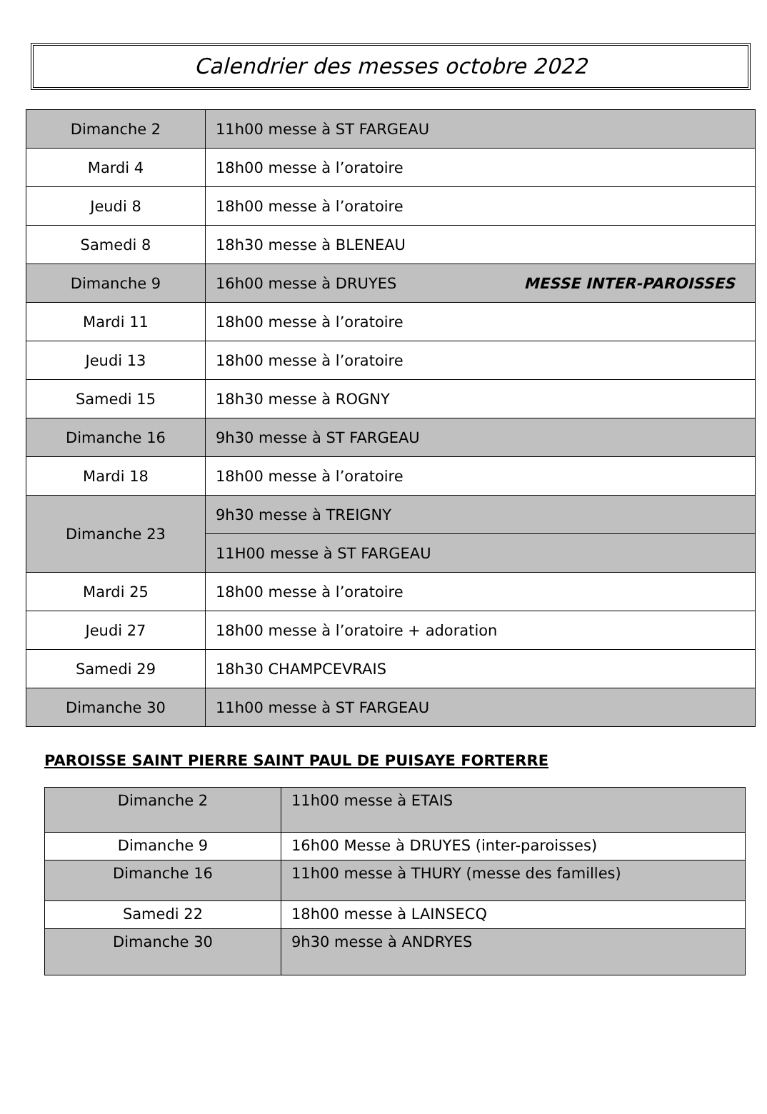Calendrier des messes octobre 2022
| Dimanche 2 | 11h00 messe à ST FARGEAU |
| Mardi 4 | 18h00 messe à l’oratoire |
| Jeudi 8 | 18h00 messe à l’oratoire |
| Samedi 8 | 18h30 messe à BLENEAU |
| Dimanche 9 | 16h00 messe à DRUYES MESSE INTER-PAROISSES |
| Mardi 11 | 18h00 messe à l’oratoire |
| Jeudi 13 | 18h00 messe à l’oratoire |
| Samedi 15 | 18h30 messe à ROGNY |
| Dimanche 16 | 9h30 messe à ST FARGEAU |
| Mardi 18 | 18h00 messe à l’oratoire |
| Dimanche 23 | 9h30 messe à TREIGNY |
| | 11H00 messe à ST FARGEAU |
| Mardi 25 | 18h00 messe à l’oratoire |
| Jeudi 27 | 18h00 messe à l’oratoire + adoration |
| Samedi 29 | 18h30 CHAMPCEVRAIS |
| Dimanche 30 | 11h00 messe à ST FARGEAU |
PAROISSE SAINT PIERRE SAINT PAUL DE PUISAYE FORTERRE
| Dimanche 2 | 11h00 messe à ETAIS |
| Dimanche 9 | 16h00 Messe à DRUYES (inter-paroisses) |
| Dimanche 16 | 11h00 messe à THURY (messe des familles) |
| Samedi 22 | 18h00 messe à LAINSECQ |
| Dimanche 30 | 9h30 messe à ANDRYES |